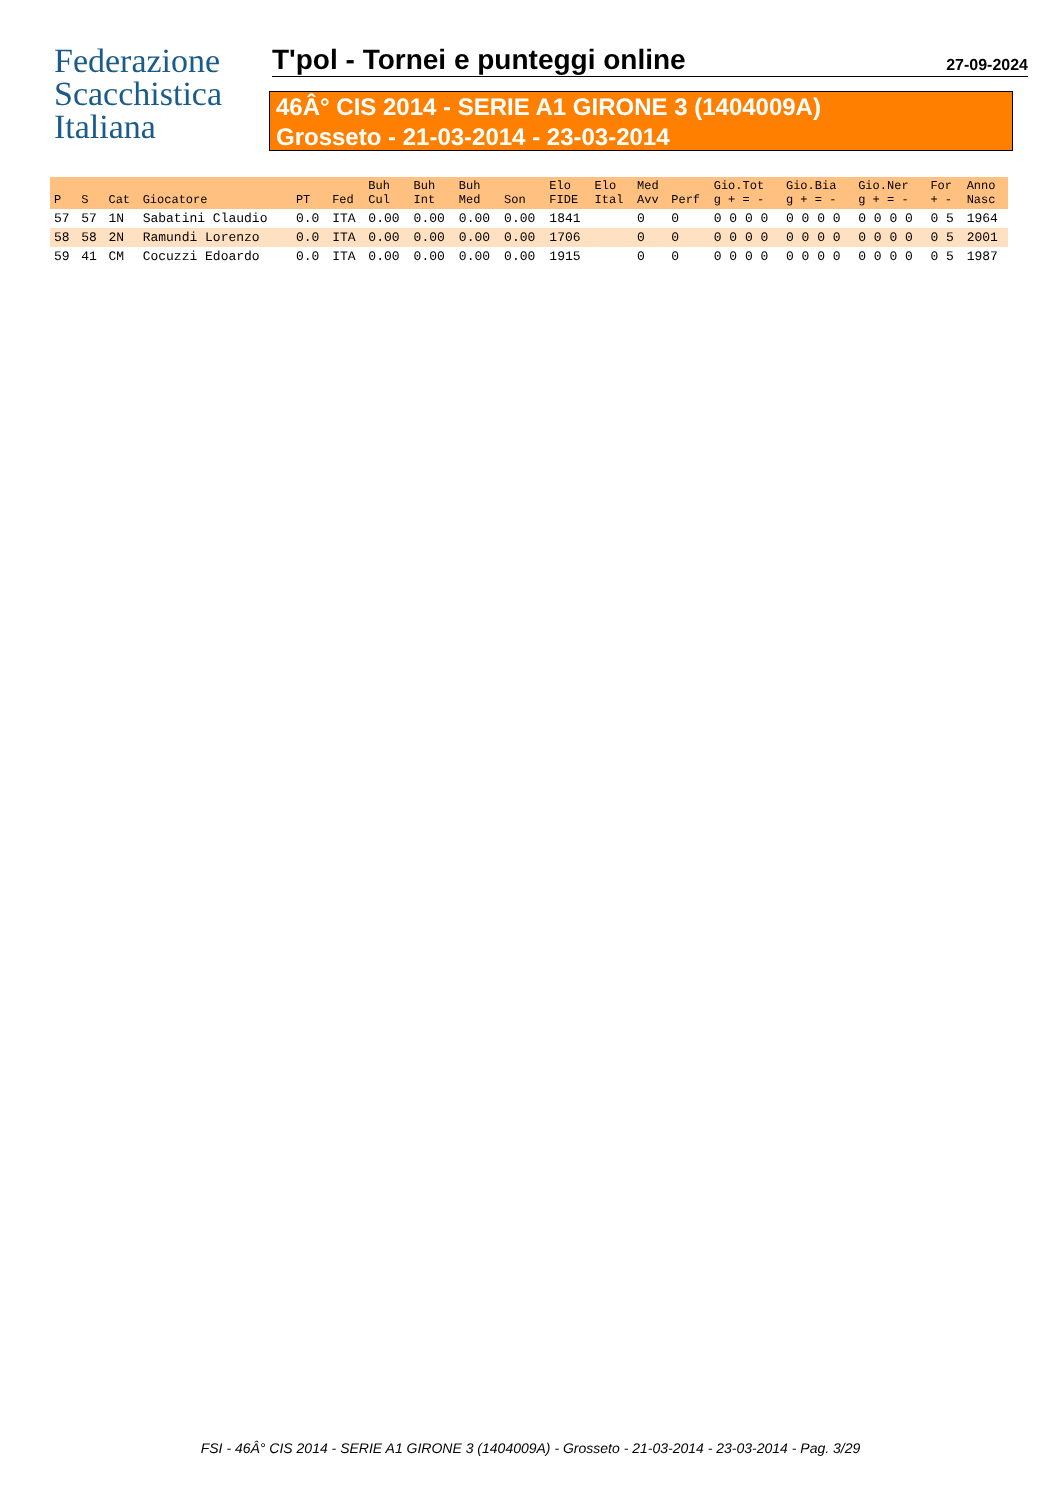Federazione
Scacchistica
Italiana
T'pol - Tornei e punteggi online
27-09-2024
46Â° CIS 2014 - SERIE A1 GIRONE 3 (1404009A)
Grosseto - 21-03-2014 - 23-03-2014
| P | S | Cat | Giocatore | PT | Fed | Buh Cul | Buh Int | Buh Med | Son | Elo FIDE | Elo Ital | Med Avv | Perf | Gio.Tot g + = - | Gio.Bia g + = - | Gio.Ner g + = - | For + - | Anno Nasc |
| --- | --- | --- | --- | --- | --- | --- | --- | --- | --- | --- | --- | --- | --- | --- | --- | --- | --- | --- |
| 57 | 57 | 1N | Sabatini Claudio | 0.0 | ITA | 0.00 | 0.00 | 0.00 | 0.00 | 1841 | | 0 | 0 | 0 0 0 0 | 0 0 0 0 | 0 0 0 0 | 0 5 | 1964 |
| 58 | 58 | 2N | Ramundi Lorenzo | 0.0 | ITA | 0.00 | 0.00 | 0.00 | 0.00 | 1706 | | 0 | 0 | 0 0 0 0 | 0 0 0 0 | 0 0 0 0 | 0 5 | 2001 |
| 59 | 41 | CM | Cocuzzi Edoardo | 0.0 | ITA | 0.00 | 0.00 | 0.00 | 0.00 | 1915 | | 0 | 0 | 0 0 0 0 | 0 0 0 0 | 0 0 0 0 | 0 5 | 1987 |
FSI - 46Â° CIS 2014 - SERIE A1 GIRONE 3 (1404009A) - Grosseto - 21-03-2014 - 23-03-2014 - Pag. 3/29